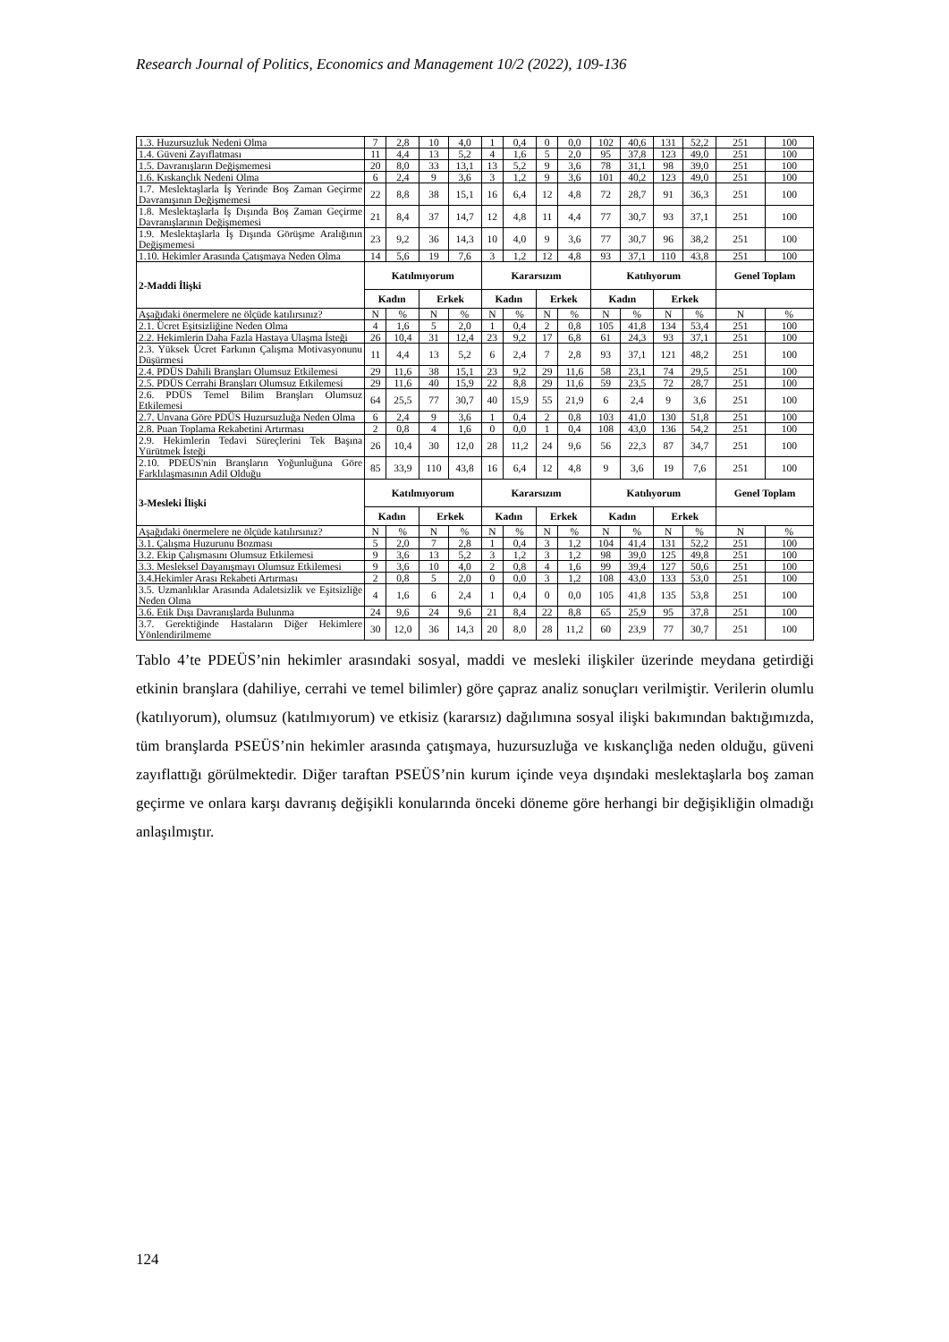Research Journal of Politics, Economics and Management 10/2 (2022), 109-136
| 1.3. Huzursuzluk Nedeni Olma | 7 | 2,8 | 10 | 4,0 | 1 | 0,4 | 0 | 0,0 | 102 | 40,6 | 131 | 52,2 | 251 | 100 |
| 1.4. Güveni Zayıflatması | 11 | 4,4 | 13 | 5,2 | 4 | 1,6 | 5 | 2,0 | 95 | 37,8 | 123 | 49,0 | 251 | 100 |
| 1.5. Davranışların Değişmemesi | 20 | 8,0 | 33 | 13,1 | 13 | 5,2 | 9 | 3,6 | 78 | 31,1 | 98 | 39,0 | 251 | 100 |
| 1.6. Kıskançlık Nedeni Olma | 6 | 2,4 | 9 | 3,6 | 3 | 1,2 | 9 | 3,6 | 101 | 40,2 | 123 | 49,0 | 251 | 100 |
| 1.7. Meslektaşlarla İş Yerinde Boş Zaman Geçirme Davranışının Değişmemesi | 22 | 8,8 | 38 | 15,1 | 16 | 6,4 | 12 | 4,8 | 72 | 28,7 | 91 | 36,3 | 251 | 100 |
| 1.8. Meslektaşlarla İş Dışında Boş Zaman Geçirme Davranışlarının Değişmemesi | 21 | 8,4 | 37 | 14,7 | 12 | 4,8 | 11 | 4,4 | 77 | 30,7 | 93 | 37,1 | 251 | 100 |
| 1.9. Meslektaşlarla İş Dışında Görüşme Aralığının Değişmemesi | 23 | 9,2 | 36 | 14,3 | 10 | 4,0 | 9 | 3,6 | 77 | 30,7 | 96 | 38,2 | 251 | 100 |
| 1.10. Hekimler Arasında Çatışmaya Neden Olma | 14 | 5,6 | 19 | 7,6 | 3 | 1,2 | 12 | 4,8 | 93 | 37,1 | 110 | 43,8 | 251 | 100 |
| 2-Maddi İlişki | Katılmıyorum | | | | Kararsızım | | | | Katılıyorum | | | | Genel Toplam | |
| | Kadın | | Erkek | | Kadın | | Erkek | | Kadın | | Erkek | | | |
| Aşağıdaki önermelere ne ölçüde katılırsınız? | N | % | N | % | N | % | N | % | N | % | N | % | N | % |
| 2.1. Ücret Eşitsizliğine Neden Olma | 4 | 1,6 | 5 | 2,0 | 1 | 0,4 | 2 | 0,8 | 105 | 41,8 | 134 | 53,4 | 251 | 100 |
| 2.2. Hekimlerin Daha Fazla Hastaya Ulaşma İsteği | 26 | 10,4 | 31 | 12,4 | 23 | 9,2 | 17 | 6,8 | 61 | 24,3 | 93 | 37,1 | 251 | 100 |
| 2.3. Yüksek Ücret Farkının Çalışma Motivasyonunu Düşürmesi | 11 | 4,4 | 13 | 5,2 | 6 | 2,4 | 7 | 2,8 | 93 | 37,1 | 121 | 48,2 | 251 | 100 |
| 2.4. PDÜS Dahili Branşları Olumsuz Etkilemesi | 29 | 11,6 | 38 | 15,1 | 23 | 9,2 | 29 | 11,6 | 58 | 23,1 | 74 | 29,5 | 251 | 100 |
| 2.5. PDÜS Cerrahi Branşları Olumsuz Etkilemesi | 29 | 11,6 | 40 | 15,9 | 22 | 8,8 | 29 | 11,6 | 59 | 23,5 | 72 | 28,7 | 251 | 100 |
| 2.6. PDÜS Temel Bilim Branşları Olumsuz Etkilemesi | 64 | 25,5 | 77 | 30,7 | 40 | 15,9 | 55 | 21,9 | 6 | 2,4 | 9 | 3,6 | 251 | 100 |
| 2.7. Unvana Göre PDÜS Huzursuzluğa Neden Olma | 6 | 2,4 | 9 | 3,6 | 1 | 0,4 | 2 | 0,8 | 103 | 41,0 | 130 | 51,8 | 251 | 100 |
| 2.8. Puan Toplama Rekabetini Artırması | 2 | 0,8 | 4 | 1,6 | 0 | 0,0 | 1 | 0,4 | 108 | 43,0 | 136 | 54,2 | 251 | 100 |
| 2.9. Hekimlerin Tedavi Süreçlerini Tek Başına Yürütmek İsteği | 26 | 10,4 | 30 | 12,0 | 28 | 11,2 | 24 | 9,6 | 56 | 22,3 | 87 | 34,7 | 251 | 100 |
| 2.10. PDEÜS'nin Branşların Yoğunluğuna Göre Farklılaşmasının Adil Olduğu | 85 | 33,9 | 110 | 43,8 | 16 | 6,4 | 12 | 4,8 | 9 | 3,6 | 19 | 7,6 | 251 | 100 |
| 3-Mesleki İlişki | Katılmıyorum | | | | Kararsızım | | | | Katılıyorum | | | | Genel Toplam | |
| | Kadın | | Erkek | | Kadın | | Erkek | | Kadın | | Erkek | | | |
| Aşağıdaki önermelere ne ölçüde katılırsınız? | N | % | N | % | N | % | N | % | N | % | N | % | N | % |
| 3.1. Çalışma Huzurunu Bozması | 5 | 2,0 | 7 | 2,8 | 1 | 0,4 | 3 | 1,2 | 104 | 41,4 | 131 | 52,2 | 251 | 100 |
| 3.2. Ekip Çalışmasını Olumsuz Etkilemesi | 9 | 3,6 | 13 | 5,2 | 3 | 1,2 | 3 | 1,2 | 98 | 39,0 | 125 | 49,8 | 251 | 100 |
| 3.3. Mesleksel Dayanışmayı Olumsuz Etkilemesi | 9 | 3,6 | 10 | 4,0 | 2 | 0,8 | 4 | 1,6 | 99 | 39,4 | 127 | 50,6 | 251 | 100 |
| 3.4.Hekimler Arası Rekabeti Artırması | 2 | 0,8 | 5 | 2,0 | 0 | 0,0 | 3 | 1,2 | 108 | 43,0 | 133 | 53,0 | 251 | 100 |
| 3.5. Uzmanlıklar Arasında Adaletsizlik ve Eşitsizliğe Neden Olma | 4 | 1,6 | 6 | 2,4 | 1 | 0,4 | 0 | 0,0 | 105 | 41,8 | 135 | 53,8 | 251 | 100 |
| 3.6. Etik Dışı Davranışlarda Bulunma | 24 | 9,6 | 24 | 9,6 | 21 | 8,4 | 22 | 8,8 | 65 | 25,9 | 95 | 37,8 | 251 | 100 |
| 3.7. Gerektiğinde Hastaların Diğer Hekimlere Yönlendirilmeme | 30 | 12,0 | 36 | 14,3 | 20 | 8,0 | 28 | 11,2 | 60 | 23,9 | 77 | 30,7 | 251 | 100 |
Tablo 4’te PDEÜS’nin hekimler arasındaki sosyal, maddi ve mesleki ilişkiler üzerinde meydana getirdiği etkinin branşlara (dahiliye, cerrahi ve temel bilimler) göre çapraz analiz sonuçları verilmiştir. Verilerin olumlu (katılıyorum), olumsuz (katılmıyorum) ve etkisiz (kararsız) dağılımına sosyal ilişki bakımından baktığımızda, tüm branşlarda PSEÜS’nin hekimler arasında çatışmaya, huzursuzluğa ve kıskançlığa neden olduğu, güveni zayıflattığı görülmektedir. Diğer taraftan PSEÜS’nin kurum içinde veya dışındaki meslektaşlarla boş zaman geçirme ve onlara karşı davranış değişikli konularında önceki döneme göre herhangi bir değişikliğin olmadığı anlaşılmıştır.
124